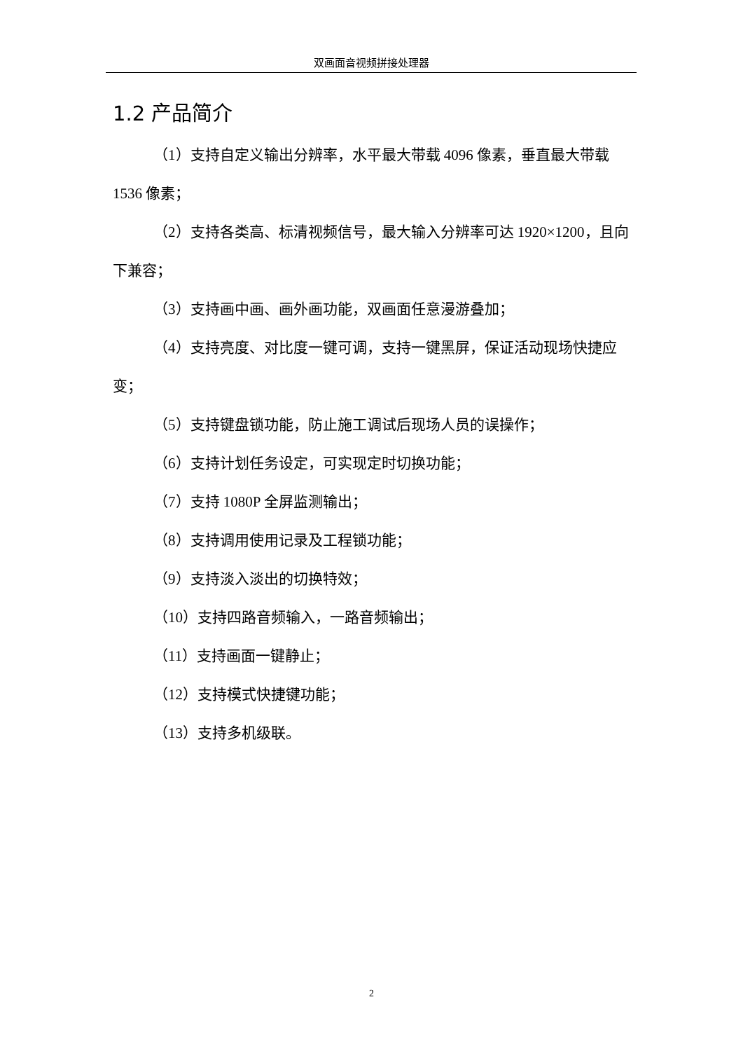双画面音视频拼接处理器
1.2 产品简介
（1）支持自定义输出分辨率，水平最大带载 4096 像素，垂直最大带载 1536 像素；
（2）支持各类高、标清视频信号，最大输入分辨率可达 1920×1200，且向下兼容；
（3）支持画中画、画外画功能，双画面任意漫游叠加；
（4）支持亮度、对比度一键可调，支持一键黑屏，保证活动现场快捷应变；
（5）支持键盘锁功能，防止施工调试后现场人员的误操作；
（6）支持计划任务设定，可实现定时切换功能；
（7）支持 1080P 全屏监测输出；
（8）支持调用使用记录及工程锁功能；
（9）支持淡入淡出的切换特效；
（10）支持四路音频输入，一路音频输出；
（11）支持画面一键静止；
（12）支持模式快捷键功能；
（13）支持多机级联。
2